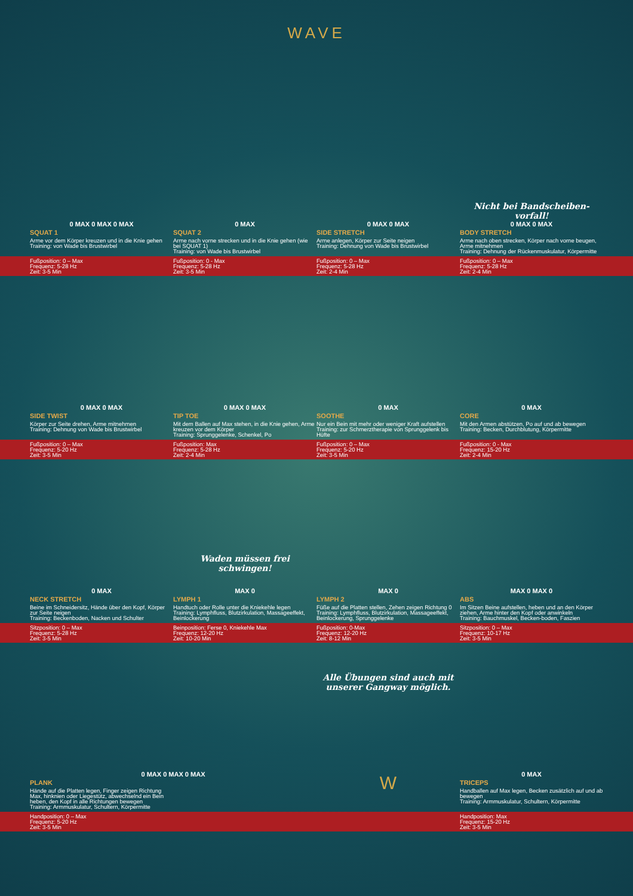WAVE
0 MAX 0 MAX 0 MAX
0 MAX
0 MAX 0 MAX
Nicht bei Bandscheiben-vorfall!
0 MAX 0 MAX
SQUAT 1
Arme vor dem Körper kreuzen und in die Knie gehen
Training: von Wade bis Brustwirbel
SQUAT 2
Arme nach vorne strecken und in die Knie gehen (wie bei SQUAT 1)
Training: von Wade bis Brustwirbel
SIDE STRETCH
Arme anlegen, Körper zur Seite neigen
Training: Dehnung von Wade bis Brustwirbel
BODY STRETCH
Arme nach oben strecken, Körper nach vorne beugen, Arme mitnehmen
Training: Dehnung der Rückenmuskulatur, Körpermitte
Fußposition: 0 – Max
Frequenz: 5-28 Hz
Zeit: 3-5 Min
Fußposition: 0 - Max
Frequenz: 5-28 Hz
Zeit: 3-5 Min
Fußposition: 0 – Max
Frequenz: 5-28 Hz
Zeit: 2-4 Min
Fußposition: 0 – Max
Frequenz: 5-28 Hz
Zeit: 2-4 Min
0 MAX 0 MAX
0 MAX 0 MAX
0 MAX
0 MAX
SIDE TWIST
Körper zur Seite drehen, Arme mitnehmen
Training: Dehnung von Wade bis Brustwirbel
TIP TOE
Mit dem Ballen auf Max stehen, in die Knie gehen, Arme kreuzen vor dem Körper
Training: Sprunggelenke, Schenkel, Po
SOOTHE
Nur ein Bein mit mehr oder weniger Kraft aufstellen
Training: zur Schmerztherapie von Sprunggelenk bis Hüfte
CORE
Mit den Armen abstützen, Po auf und ab bewegen
Training: Becken, Durchblutung, Körpermitte
Fußposition: 0 – Max
Frequenz: 5-20 Hz
Zeit: 3-5 Min
Fußposition: Max
Frequenz: 5-28 Hz
Zeit: 2-4 Min
Fußposition: 0 – Max
Frequenz: 5-20 Hz
Zeit: 3-5 Min
Fußposition: 0 - Max
Frequenz: 15-20 Hz
Zeit: 2-4 Min
0 MAX
Waden müssen frei schwingen!
MAX 0
MAX 0
MAX 0 MAX 0
NECK STRETCH
Beine im Schneidersitz, Hände über den Kopf, Körper zur Seite neigen
Training: Beckenboden, Nacken und Schulter
LYMPH 1
Handtuch oder Rolle unter die Kniekehle legen
Training: Lymphfluss, Blutzirkulation, Massageeffekt, Beinlockerung
LYMPH 2
Füße auf die Platten stellen, Zehen zeigen Richtung 0
Training: Lymphfluss, Blutzirkulation, Massageeffekt, Beinlockerung, Sprunggelenke
ABS
Im Sitzen Beine aufstellen, heben und an den Körper ziehen, Arme hinter den Kopf oder anwinkeln
Training: Bauchmuskel, Becken-boden, Faszien
Sitzposition: 0 – Max
Frequenz: 5-28 Hz
Zeit: 3-5 Min
Beinposition: Ferse 0, Kniekehle Max
Frequenz: 12-20 Hz
Zeit: 10-20 Min
Fußposition: 0-Max
Frequenz: 12-20 Hz
Zeit: 8-12 Min
Sitzposition: 0 – Max
Frequenz: 10-17 Hz
Zeit: 3-5 Min
0 MAX 0 MAX 0 MAX
Alle Übungen sind auch mit unserer Gangway möglich.
0 MAX
PLANK
Hände auf die Platten legen, Finger zeigen Richtung Max, hinknien oder Liegestütz, abwechselnd ein Bein heben, den Kopf in alle Richtungen bewegen
Training: Armmuskulatur, Schultern, Körpermitte
W
TRICEPS
Handballen auf Max legen, Becken zusätzlich auf und ab bewegen
Training: Armmuskulatur, Schultern, Körpermitte
Handposition: 0 – Max
Frequenz: 5-20 Hz
Zeit: 3-5 Min
Handposition: Max
Frequenz: 15-20 Hz
Zeit: 3-5 Min